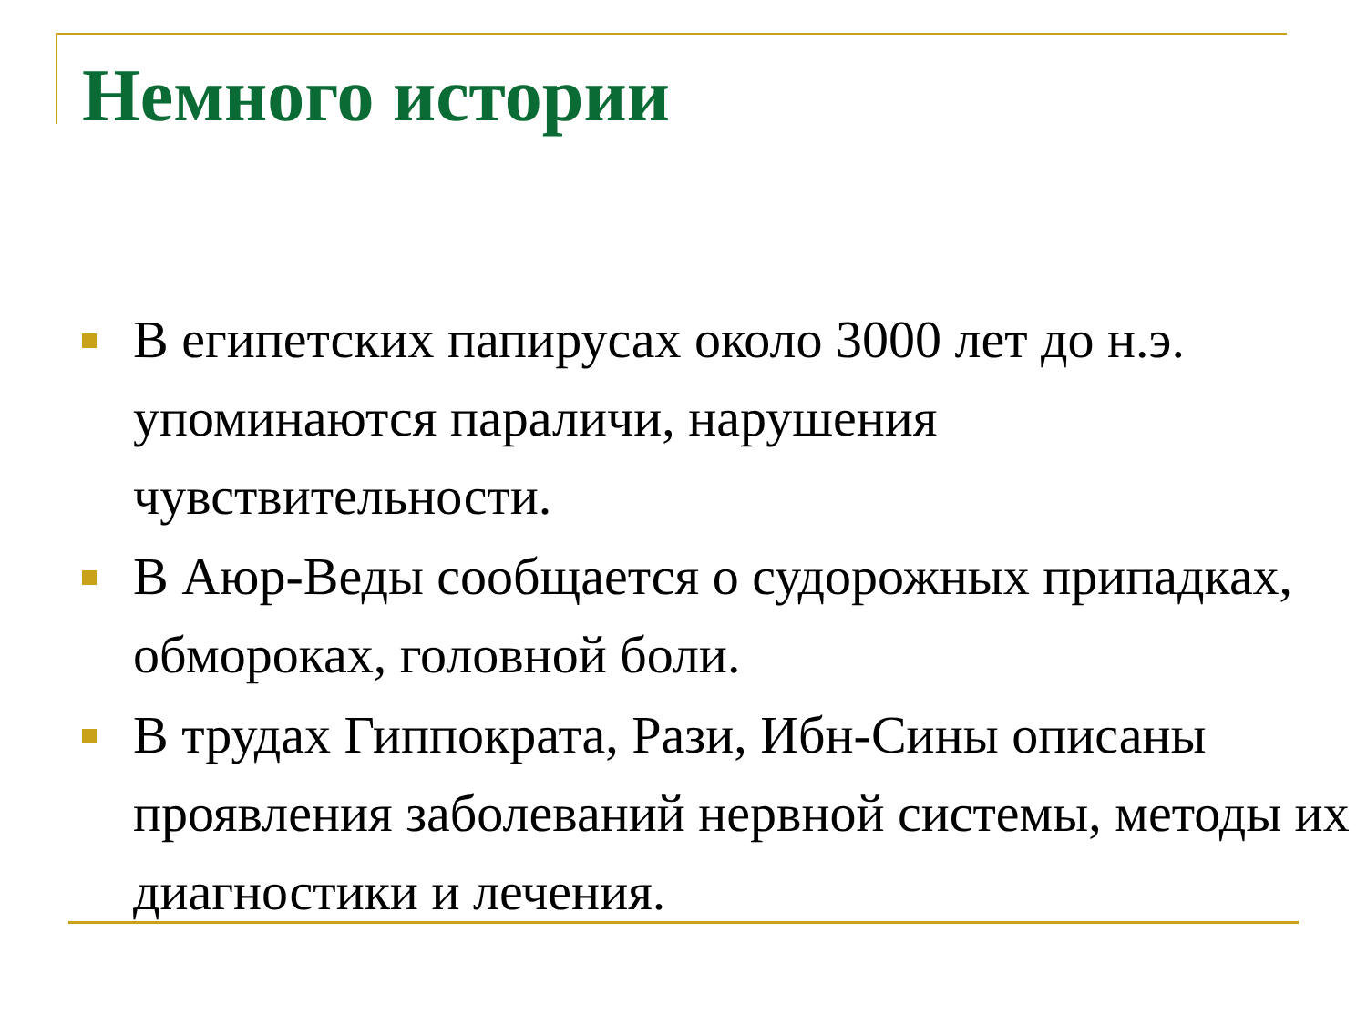Немного истории
В египетских папирусах около 3000 лет до н.э. упоминаются параличи, нарушения чувствительности.
В Аюр-Веды сообщается о судорожных припадках, обмороках, головной боли.
В трудах Гиппократа, Рази, Ибн-Сины описаны проявления заболеваний нервной системы, методы их диагностики и лечения.